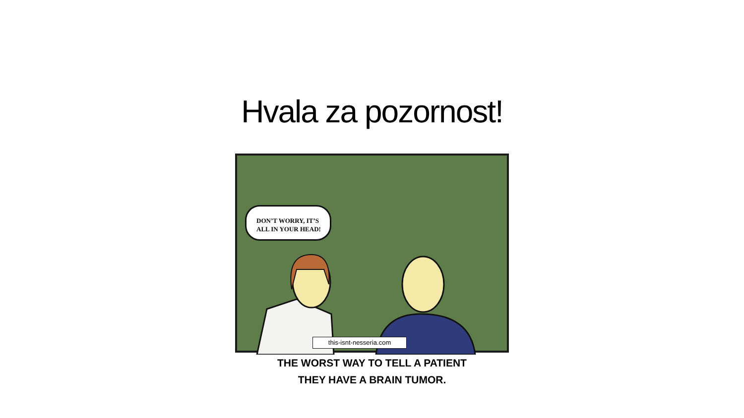Hvala za pozornost!
DON’T WORRY, IT’S
ALL IN YOUR HEAD!
this-isnt-nesseria.com
THE WORST WAY TO TELL A PATIENT
THEY HAVE A BRAIN TUMOR.